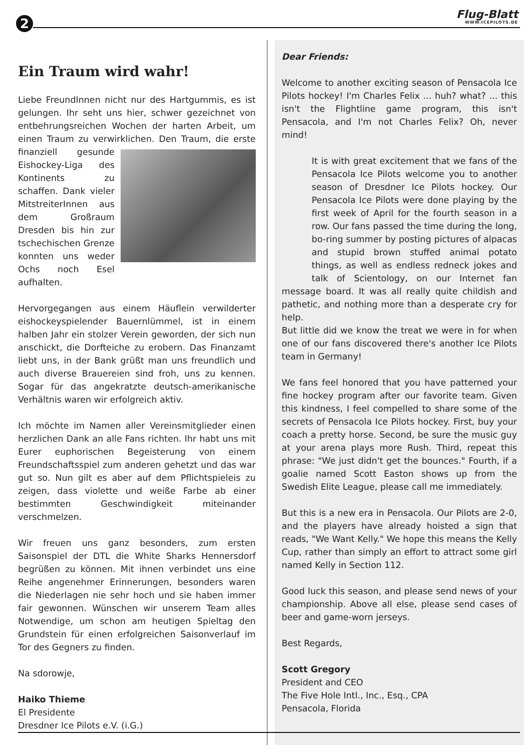2 Flug-Blatt
WWW.ICEPILOTS.DE
Ein Traum wird wahr!
Liebe FreundInnen nicht nur des Hartgummis, es ist gelungen. Ihr seht uns hier, schwer gezeichnet von entbehrungsreichen Wochen der harten Arbeit, um einen Traum zu verwirklichen. Den Traum, die erste finanziell gesunde Eishockey-Liga des Kontinents zu schaffen. Dank vieler MitstreiterInnen aus dem Großraum Dresden bis hin zur tschechischen Grenze konnten uns weder Ochs noch Esel aufhalten.
Hervorgegangen aus einem Häuflein verwilderter eishockeyspielender Bauernlümmel, ist in einem halben Jahr ein stolzer Verein geworden, der sich nun anschickt, die Dorfteiche zu erobern. Das Finanzamt liebt uns, in der Bank grüßt man uns freundlich und auch diverse Brauereien sind froh, uns zu kennen. Sogar für das angekratzte deutsch-amerikanische Verhältnis waren wir erfolgreich aktiv.
Ich möchte im Namen aller Vereinsmitglieder einen herzlichen Dank an alle Fans richten. Ihr habt uns mit Eurer euphorischen Begeisterung von einem Freundschaftsspiel zum anderen gehetzt und das war gut so. Nun gilt es aber auf dem Pflichtspieleis zu zeigen, dass violette und weiße Farbe ab einer bestimmten Geschwindigkeit miteinander verschmelzen.
Wir freuen uns ganz besonders, zum ersten Saisonspiel der DTL die White Sharks Hennersdorf begrüßen zu können. Mit ihnen verbindet uns eine Reihe angenehmer Erinnerungen, besonders waren die Niederlagen nie sehr hoch und sie haben immer fair gewonnen. Wünschen wir unserem Team alles Notwendige, um schon am heutigen Spieltag den Grundstein für einen erfolgreichen Saisonverlauf im Tor des Gegners zu finden.
Na sdorowje,
Haiko Thieme
El Presidente
Dresdner Ice Pilots e.V. (i.G.)
Dear Friends:
Welcome to another exciting season of Pensacola Ice Pilots hockey! I'm Charles Felix ... huh? what? ... this isn't the Flightline game program, this isn't Pensacola, and I'm not Charles Felix? Oh, never mind!
It is with great excitement that we fans of the Pensacola Ice Pilots welcome you to another season of Dresdner Ice Pilots hockey. Our Pensacola Ice Pilots were done playing by the first week of April for the fourth season in a row. Our fans passed the time during the long, bo-ring summer by posting pictures of alpacas and stupid brown stuffed animal potato things, as well as endless redneck jokes and talk of Scientology, on our Internet fan message board. It was all really quite childish and pathetic, and nothing more than a desperate cry for help.
But little did we know the treat we were in for when one of our fans discovered there's another Ice Pilots team in Germany!
We fans feel honored that you have patterned your fine hockey program after our favorite team. Given this kindness, I feel compelled to share some of the secrets of Pensacola Ice Pilots hockey. First, buy your coach a pretty horse. Second, be sure the music guy at your arena plays more Rush. Third, repeat this phrase: "We just didn't get the bounces." Fourth, if a goalie named Scott Easton shows up from the Swedish Elite League, please call me immediately.
But this is a new era in Pensacola. Our Pilots are 2-0, and the players have already hoisted a sign that reads, "We Want Kelly." We hope this means the Kelly Cup, rather than simply an effort to attract some girl named Kelly in Section 112.
Good luck this season, and please send news of your championship. Above all else, please send cases of beer and game-worn jerseys.
Best Regards,
Scott Gregory
President and CEO
The Five Hole Intl., Inc., Esq., CPA
Pensacola, Florida